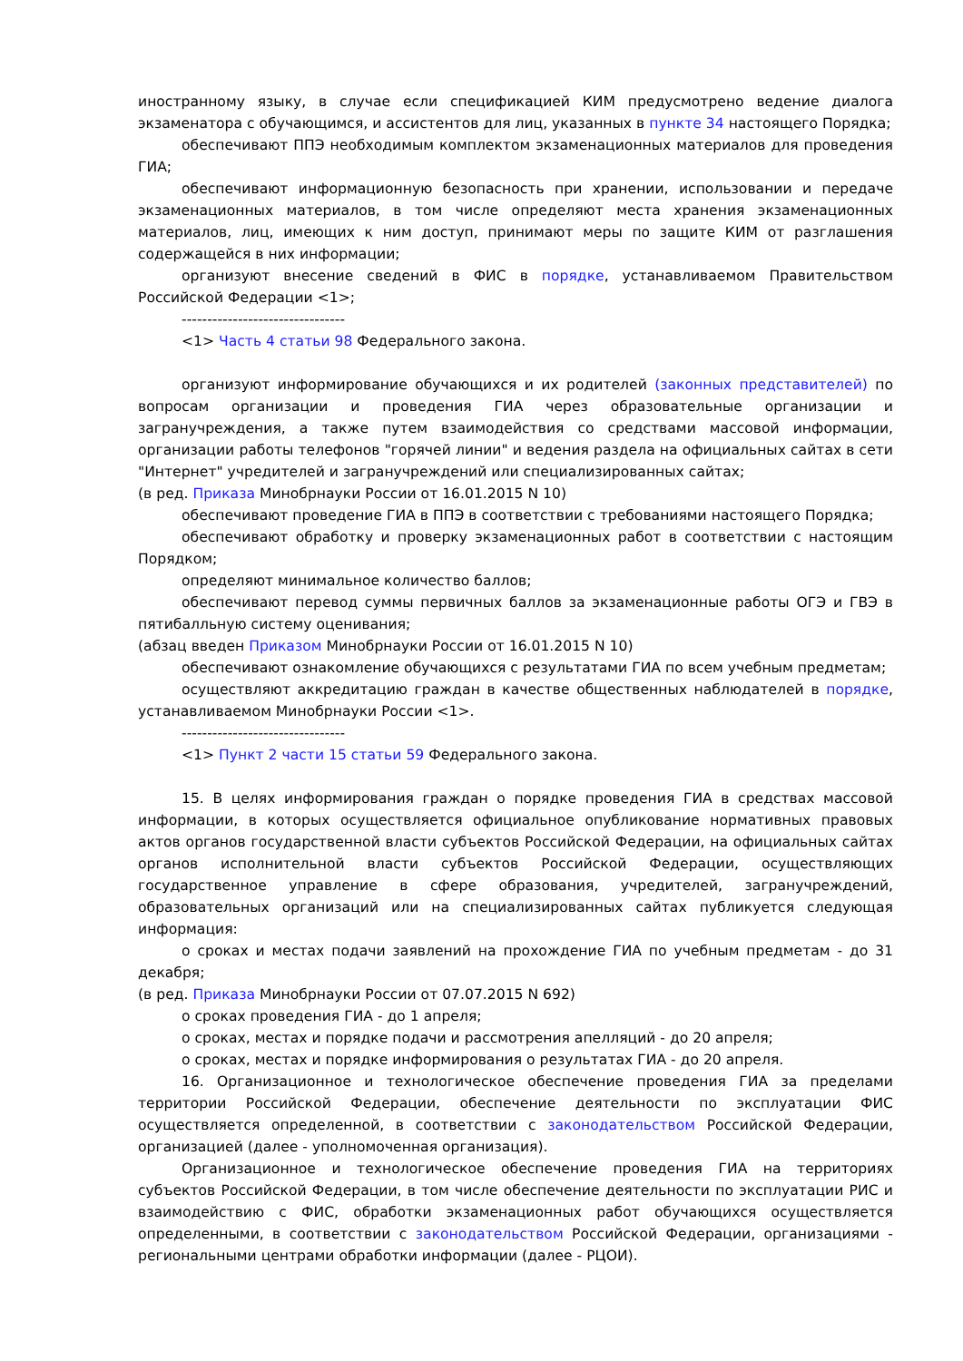иностранному языку, в случае если спецификацией КИМ предусмотрено ведение диалога экзаменатора с обучающимся, и ассистентов для лиц, указанных в пункте 34 настоящего Порядка;
обеспечивают ППЭ необходимым комплектом экзаменационных материалов для проведения ГИА;
обеспечивают информационную безопасность при хранении, использовании и передаче экзаменационных материалов, в том числе определяют места хранения экзаменационных материалов, лиц, имеющих к ним доступ, принимают меры по защите КИМ от разглашения содержащейся в них информации;
организуют внесение сведений в ФИС в порядке, устанавливаемом Правительством Российской Федерации <1>;
--------------------------------
<1> Часть 4 статьи 98 Федерального закона.
организуют информирование обучающихся и их родителей (законных представителей) по вопросам организации и проведения ГИА через образовательные организации и загранучреждения, а также путем взаимодействия со средствами массовой информации, организации работы телефонов "горячей линии" и ведения раздела на официальных сайтах в сети "Интернет" учредителей и загранучреждений или специализированных сайтах;
(в ред. Приказа Минобрнауки России от 16.01.2015 N 10)
обеспечивают проведение ГИА в ППЭ в соответствии с требованиями настоящего Порядка;
обеспечивают обработку и проверку экзаменационных работ в соответствии с настоящим Порядком;
определяют минимальное количество баллов;
обеспечивают перевод суммы первичных баллов за экзаменационные работы ОГЭ и ГВЭ в пятибалльную систему оценивания;
(абзац введен Приказом Минобрнауки России от 16.01.2015 N 10)
обеспечивают ознакомление обучающихся с результатами ГИА по всем учебным предметам;
осуществляют аккредитацию граждан в качестве общественных наблюдателей в порядке, устанавливаемом Минобрнауки России <1>.
--------------------------------
<1> Пункт 2 части 15 статьи 59 Федерального закона.
15. В целях информирования граждан о порядке проведения ГИА в средствах массовой информации, в которых осуществляется официальное опубликование нормативных правовых актов органов государственной власти субъектов Российской Федерации, на официальных сайтах органов исполнительной власти субъектов Российской Федерации, осуществляющих государственное управление в сфере образования, учредителей, загранучреждений, образовательных организаций или на специализированных сайтах публикуется следующая информация:
о сроках и местах подачи заявлений на прохождение ГИА по учебным предметам - до 31 декабря;
(в ред. Приказа Минобрнауки России от 07.07.2015 N 692)
о сроках проведения ГИА - до 1 апреля;
о сроках, местах и порядке подачи и рассмотрения апелляций - до 20 апреля;
о сроках, местах и порядке информирования о результатах ГИА - до 20 апреля.
16. Организационное и технологическое обеспечение проведения ГИА за пределами территории Российской Федерации, обеспечение деятельности по эксплуатации ФИС осуществляется определенной, в соответствии с законодательством Российской Федерации, организацией (далее - уполномоченная организация).
Организационное и технологическое обеспечение проведения ГИА на территориях субъектов Российской Федерации, в том числе обеспечение деятельности по эксплуатации РИС и взаимодействию с ФИС, обработки экзаменационных работ обучающихся осуществляется определенными, в соответствии с законодательством Российской Федерации, организациями - региональными центрами обработки информации (далее - РЦОИ).